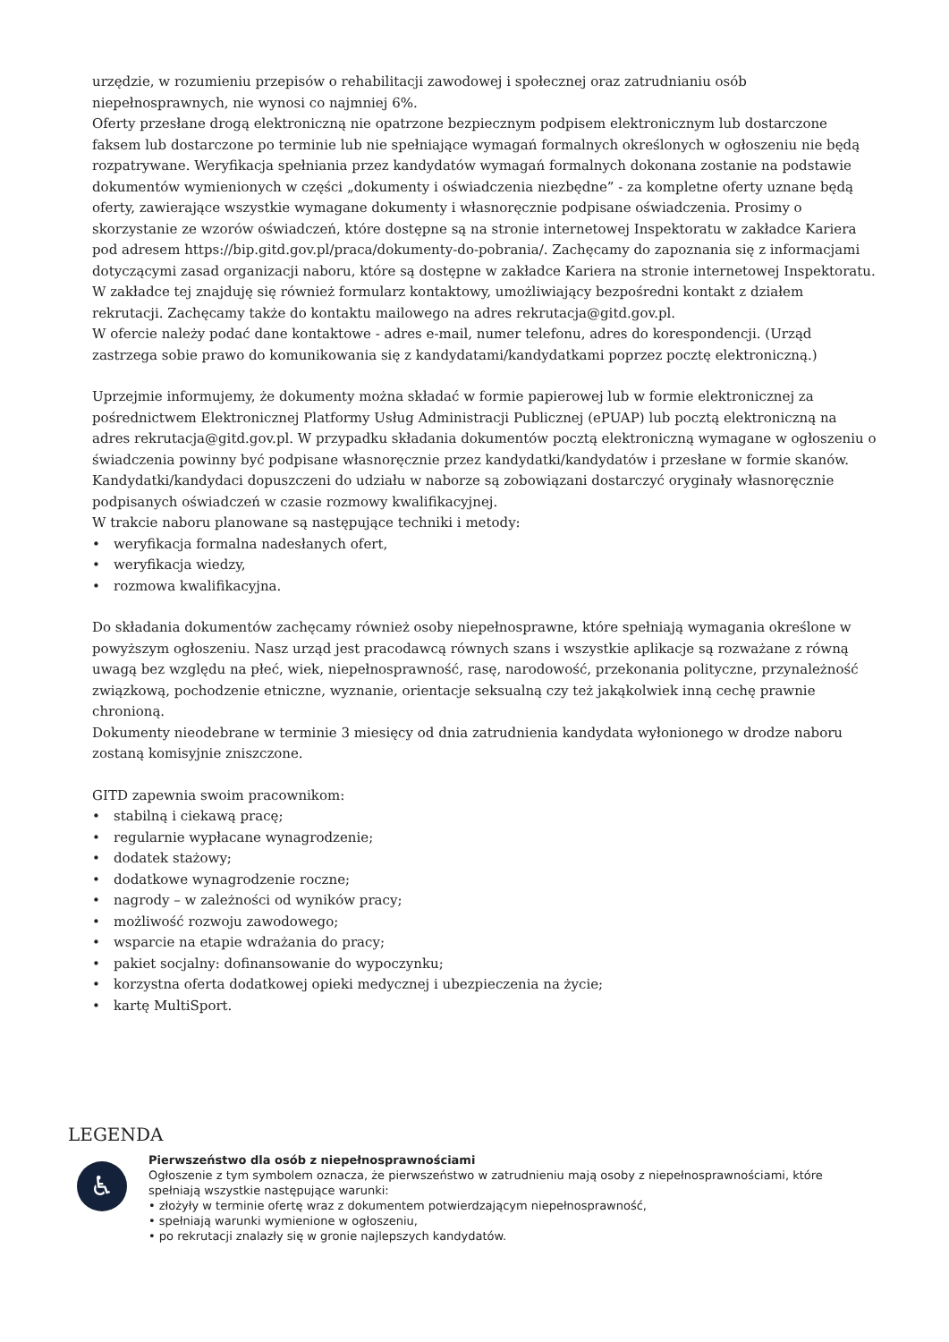urzędzie, w rozumieniu przepisów o rehabilitacji zawodowej i społecznej oraz zatrudnianiu osób niepełnosprawnych, nie wynosi co najmniej 6%.
Oferty przesłane drogą elektroniczną nie opatrzone bezpiecznym podpisem elektronicznym lub dostarczone faksem lub dostarczone po terminie lub nie spełniające wymagań formalnych określonych w ogłoszeniu nie będą rozpatrywane. Weryfikacja spełniania przez kandydatów wymagań formalnych dokonana zostanie na podstawie dokumentów wymienionych w części „dokumenty i oświadczenia niezbędne” - za kompletne oferty uznane będą oferty, zawierające wszystkie wymagane dokumenty i własnoręcznie podpisane oświadczenia. Prosimy o skorzystanie ze wzorów oświadczeń, które dostępne są na stronie internetowej Inspektoratu w zakładce Kariera pod adresem https://bip.gitd.gov.pl/praca/dokumenty-do-pobrania/. Zachęcamy do zapoznania się z informacjami dotyczącymi zasad organizacji naboru, które są dostępne w zakładce Kariera na stronie internetowej Inspektoratu. W zakładce tej znajduję się również formularz kontaktowy, umożliwiający bezpośredni kontakt z działem rekrutacji. Zachęcamy także do kontaktu mailowego na adres rekrutacja@gitd.gov.pl.
W ofercie należy podać dane kontaktowe - adres e-mail, numer telefonu, adres do korespondencji. (Urząd zastrzega sobie prawo do komunikowania się z kandydatami/kandydatkami poprzez pocztę elektroniczną.)
Uprzejmie informujemy, że dokumenty można składać w formie papierowej lub w formie elektronicznej za pośrednictwem Elektronicznej Platformy Usług Administracji Publicznej (ePUAP) lub pocztą elektroniczną na adres rekrutacja@gitd.gov.pl. W przypadku składania dokumentów pocztą elektroniczną wymagane w ogłoszeniu o świadczenia powinny być podpisane własnoręcznie przez kandydatki/kandydatów i przesłane w formie skanów. Kandydatki/kandydaci dopuszczeni do udziału w naborze są zobowiązani dostarczyć oryginały własnoręcznie podpisanych oświadczeń w czasie rozmowy kwalifikacyjnej.
W trakcie naboru planowane są następujące techniki i metody:
• weryfikacja formalna nadesłanych ofert,
• weryfikacja wiedzy,
• rozmowa kwalifikacyjna.
Do składania dokumentów zachęcamy również osoby niepełnosprawne, które spełniają wymagania określone w powyższym ogłoszeniu. Nasz urząd jest pracodawcą równych szans i wszystkie aplikacje są rozważane z równą uwagą bez względu na płeć, wiek, niepełnosprawność, rasę, narodowość, przekonania polityczne, przynależność związkową, pochodzenie etniczne, wyznanie, orientacje seksualną czy też jakąkolwiek inną cechę prawnie chronioną.
Dokumenty nieodebrane w terminie 3 miesięcy od dnia zatrudnienia kandydata wyłonionego w drodze naboru zostaną komisyjnie zniszczone.
GITD zapewnia swoim pracownikom:
• stabilną i ciekawą pracę;
• regularnie wypłacane wynagrodzenie;
• dodatek stażowy;
• dodatkowe wynagrodzenie roczne;
• nagrody – w zależności od wyników pracy;
• możliwość rozwoju zawodowego;
• wsparcie na etapie wdrażania do pracy;
• pakiet socjalny: dofinansowanie do wypoczynku;
• korzystna oferta dodatkowej opieki medycznej i ubezpieczenia na życie;
• kartę MultiSport.
LEGENDA
♿
Pierwszeństwo dla osób z niepełnosprawnościami
Ogłoszenie z tym symbolem oznacza, że pierwszeństwo w zatrudnieniu mają osoby z niepełnosprawnościami, które spełniają wszystkie następujące warunki:
• złożyły w terminie ofertę wraz z dokumentem potwierdzającym niepełnosprawność,
• spełniają warunki wymienione w ogłoszeniu,
• po rekrutacji znalazły się w gronie najlepszych kandydatów.